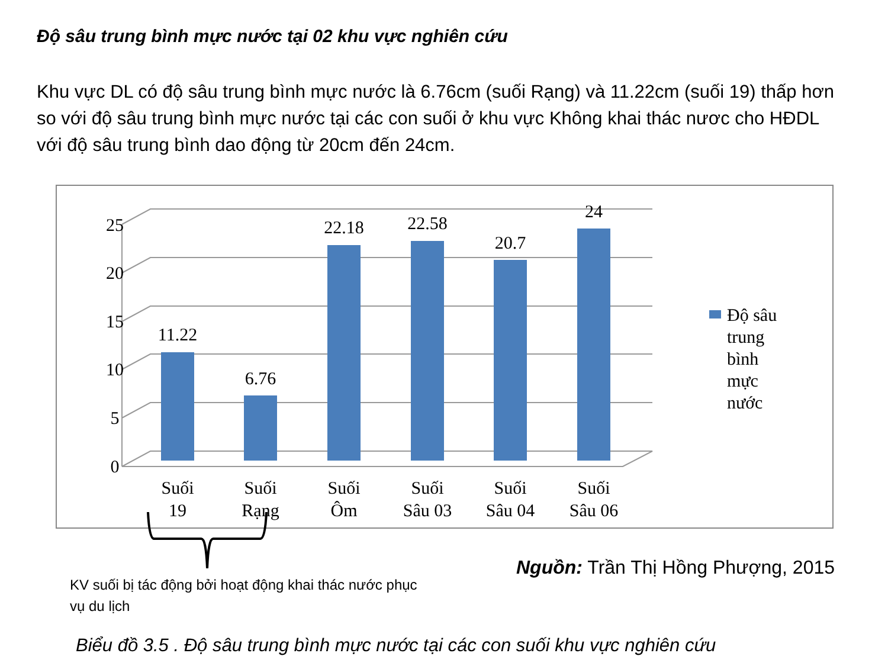Độ sâu trung bình mực nước tại 02 khu vực nghiên cứu
Khu vực DL có độ sâu trung bình mực nước là 6.76cm (suối Rạng) và 11.22cm (suối 19) thấp hơn so với độ sâu trung bình mực nước tại các con suối ở khu vực Không khai thác nươc cho HĐDL với độ sâu trung bình dao động từ 20cm đến 24cm.
25
20
15
10
5
0
11.22
6.76
22.18
22.58
20.7
24
Suối
19
Suối
Rạng
Suối
Ôm
Suối
Sâu 03
Suối
Sâu 04
Suối
Sâu 06
Độ sâu
trung
bình
mực
nước
KV suối bị tác động bởi hoạt động khai thác nước phục vụ du lịch
Nguồn: Trần Thị Hồng Phượng, 2015
Biểu đồ 3.5 . Độ sâu trung bình mực nước tại các con suối khu vực nghiên cứu